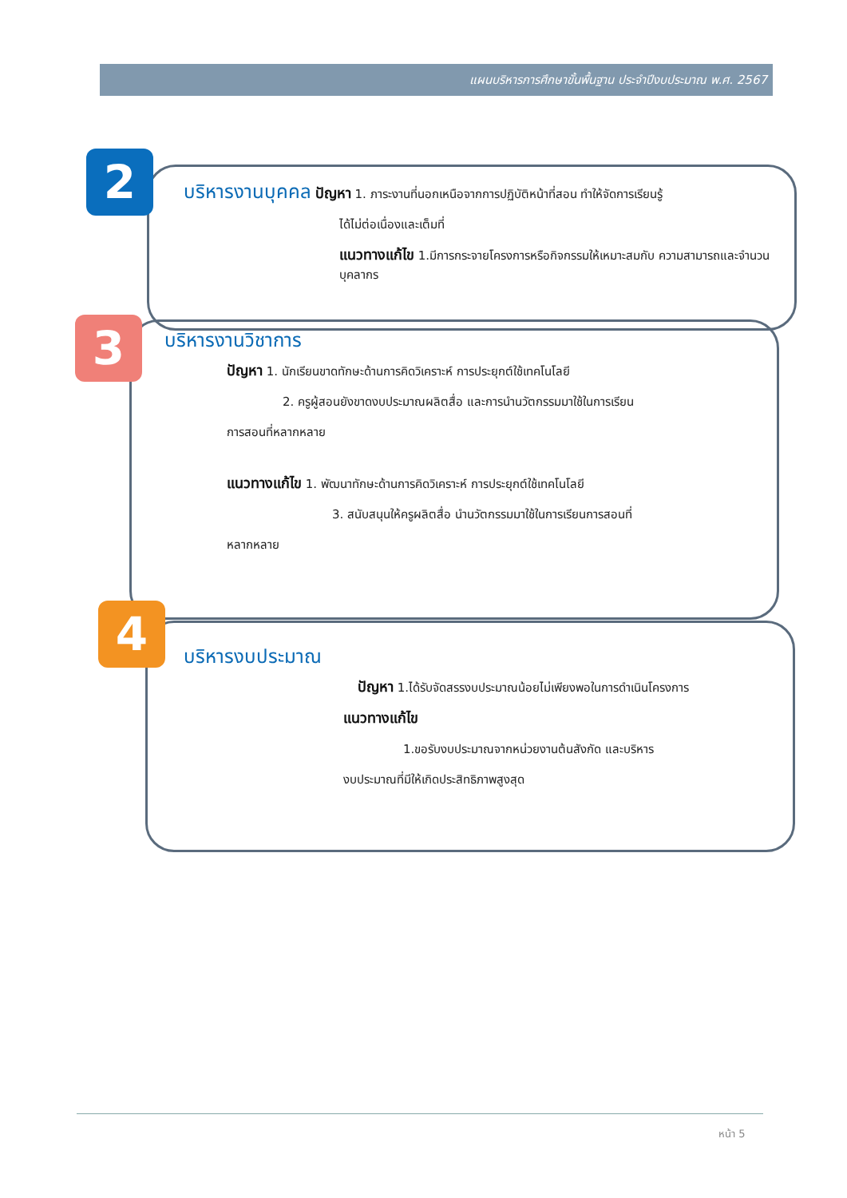แผนบริหารการศึกษาขั้นพื้นฐาน ประจำปีงบประมาณ พ.ศ. 2567
2
3
4
บริหารงานบุคคล ปัญหา 1. ภาระงานที่นอกเหนือจากการปฏิบัติหน้าที่สอน ทำให้จัดการเรียนรู้
ได้ไม่ต่อเนื่องและเต็มที่
แนวทางแก้ไข 1.มีการกระจายโครงการหรือกิจกรรมให้เหมาะสมกับ ความสามารถและจำนวนบุคลากร
บริหารงานวิชาการ
ปัญหา 1. นักเรียนขาดทักษะด้านการคิดวิเคราะห์ การประยุกต์ใช้เทคโนโลยี
2. ครูผู้สอนยังขาดงบประมาณผลิตสื่อ และการนำนวัตกรรมมาใช้ในการเรียน
การสอนที่หลากหลาย
แนวทางแก้ไข 1. พัฒนาทักษะด้านการคิดวิเคราะห์ การประยุกต์ใช้เทคโนโลยี
3. สนับสนุนให้ครูผลิตสื่อ นำนวัตกรรมมาใช้ในการเรียนการสอนที่
หลากหลาย
บริหารงบประมาณ
ปัญหา 1.ได้รับจัดสรรงบประมาณน้อยไม่เพียงพอในการดำเนินโครงการ
แนวทางแก้ไข
1.ขอรับงบประมาณจากหน่วยงานต้นสังกัด และบริหาร
งบประมาณที่มีให้เกิดประสิทธิภาพสูงสุด
หน้า 5